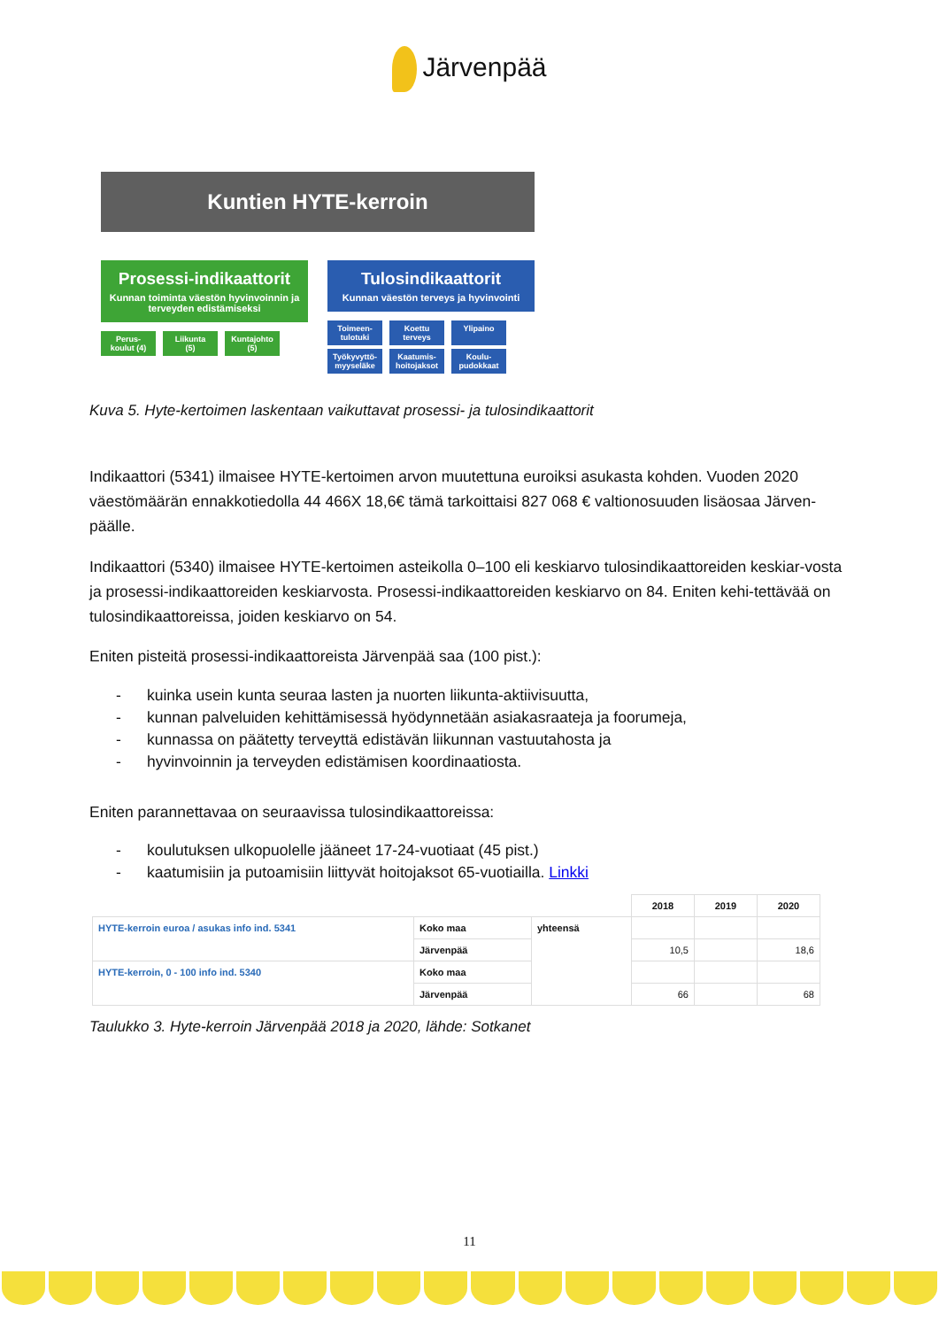Järvenpää
Kuntien HYTE-kerroin
Prosessi-indikaattorit
Kunnan toiminta väestön hyvinvoinnin ja terveyden edistämiseksi
Perus-
koulut (4)
Liikunta
(5)
Kuntajohto
(5)
Tulosindikaattorit
Kunnan väestön terveys ja hyvinvointi
Toimeen-
tulotuki
Koettu
terveys
Ylipaino
Työkyvyttö-
myyseläke
Kaatumis-
hoitojaksot
Koulu-
pudokkaat
Kuva 5. Hyte-kertoimen laskentaan vaikuttavat prosessi- ja tulosindikaattorit
Indikaattori (5341) ilmaisee HYTE-kertoimen arvon muutettuna euroiksi asukasta kohden. Vuoden 2020 väestömäärän ennakkotiedolla 44 466X 18,6€ tämä tarkoittaisi 827 068 € valtionosuuden lisäosaa Järven-päälle.
Indikaattori (5340) ilmaisee HYTE-kertoimen asteikolla 0–100 eli keskiarvo tulosindikaattoreiden keskiar-vosta ja prosessi-indikaattoreiden keskiarvosta. Prosessi-indikaattoreiden keskiarvo on 84. Eniten kehi-tettävää on tulosindikaattoreissa, joiden keskiarvo on 54.
Eniten pisteitä prosessi-indikaattoreista Järvenpää saa (100 pist.):
- kuinka usein kunta seuraa lasten ja nuorten liikunta-aktiivisuutta,
- kunnan palveluiden kehittämisessä hyödynnetään asiakasraateja ja foorumeja,
- kunnassa on päätetty terveyttä edistävän liikunnan vastuutahosta ja
- hyvinvoinnin ja terveyden edistämisen koordinaatiosta.
Eniten parannettavaa on seuraavissa tulosindikaattoreissa:
- koulutuksen ulkopuolelle jääneet 17-24-vuotiaat (45 pist.)
- kaatumisiin ja putoamisiin liittyvät hoitojaksot 65-vuotiailla. Linkki
| | | | 2018 | 2019 | 2020 |
| --- | --- | --- | --- | --- | --- |
| HYTE-kerroin euroa / asukas info ind. 5341 | Koko maa | yhteensä | | | |
| | Järvenpää | | 10,5 | | 18,6 |
| HYTE-kerroin, 0 - 100 info ind. 5340 | Koko maa | | | | |
| | Järvenpää | | 66 | | 68 |
Taulukko 3. Hyte-kerroin Järvenpää 2018 ja 2020, lähde: Sotkanet
11